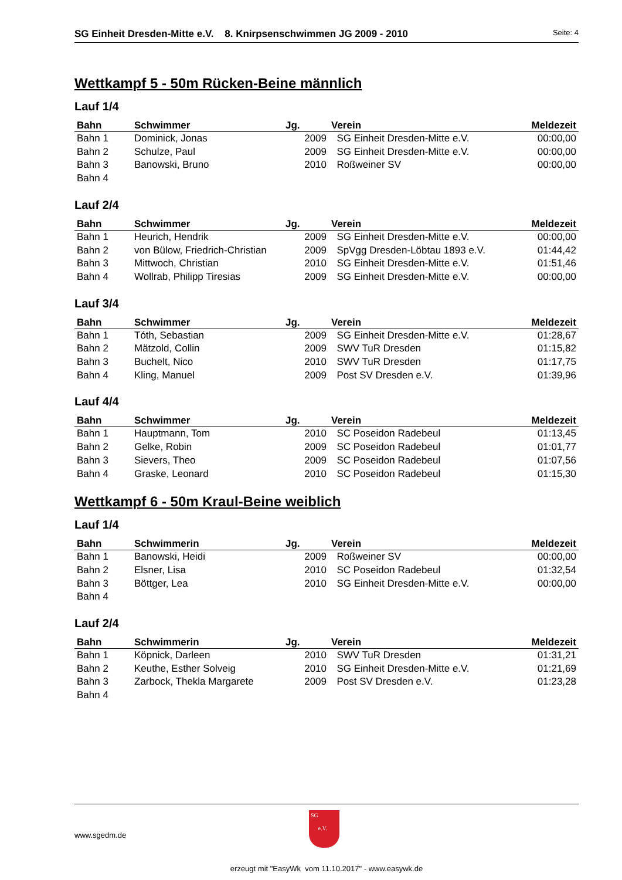SG Einheit Dresden-Mitte e.V. 8. Knirpsenschwimmen JG 2009 - 2010 Seite: 4
Wettkampf 5 - 50m Rücken-Beine männlich
Lauf 1/4
| Bahn | Schwimmer | Jg. | Verein | Meldezeit |
| --- | --- | --- | --- | --- |
| Bahn 1 | Dominick, Jonas | 2009 | SG Einheit Dresden-Mitte e.V. | 00:00,00 |
| Bahn 2 | Schulze, Paul | 2009 | SG Einheit Dresden-Mitte e.V. | 00:00,00 |
| Bahn 3 | Banowski, Bruno | 2010 | Roßweiner SV | 00:00,00 |
| Bahn 4 | | | | |
Lauf 2/4
| Bahn | Schwimmer | Jg. | Verein | Meldezeit |
| --- | --- | --- | --- | --- |
| Bahn 1 | Heurich, Hendrik | 2009 | SG Einheit Dresden-Mitte e.V. | 00:00,00 |
| Bahn 2 | von Bülow, Friedrich-Christian | 2009 | SpVgg Dresden-Löbtau 1893 e.V. | 01:44,42 |
| Bahn 3 | Mittwoch, Christian | 2010 | SG Einheit Dresden-Mitte e.V. | 01:51,46 |
| Bahn 4 | Wollrab, Philipp Tiresias | 2009 | SG Einheit Dresden-Mitte e.V. | 00:00,00 |
Lauf 3/4
| Bahn | Schwimmer | Jg. | Verein | Meldezeit |
| --- | --- | --- | --- | --- |
| Bahn 1 | Tóth, Sebastian | 2009 | SG Einheit Dresden-Mitte e.V. | 01:28,67 |
| Bahn 2 | Mätzold, Collin | 2009 | SWV TuR Dresden | 01:15,82 |
| Bahn 3 | Buchelt, Nico | 2010 | SWV TuR Dresden | 01:17,75 |
| Bahn 4 | Kling, Manuel | 2009 | Post SV Dresden e.V. | 01:39,96 |
Lauf 4/4
| Bahn | Schwimmer | Jg. | Verein | Meldezeit |
| --- | --- | --- | --- | --- |
| Bahn 1 | Hauptmann, Tom | 2010 | SC Poseidon Radebeul | 01:13,45 |
| Bahn 2 | Gelke, Robin | 2009 | SC Poseidon Radebeul | 01:01,77 |
| Bahn 3 | Sievers, Theo | 2009 | SC Poseidon Radebeul | 01:07,56 |
| Bahn 4 | Graske, Leonard | 2010 | SC Poseidon Radebeul | 01:15,30 |
Wettkampf 6 - 50m Kraul-Beine weiblich
Lauf 1/4
| Bahn | Schwimmerin | Jg. | Verein | Meldezeit |
| --- | --- | --- | --- | --- |
| Bahn 1 | Banowski, Heidi | 2009 | Roßweiner SV | 00:00,00 |
| Bahn 2 | Elsner, Lisa | 2010 | SC Poseidon Radebeul | 01:32,54 |
| Bahn 3 | Böttger, Lea | 2010 | SG Einheit Dresden-Mitte e.V. | 00:00,00 |
| Bahn 4 | | | | |
Lauf 2/4
| Bahn | Schwimmerin | Jg. | Verein | Meldezeit |
| --- | --- | --- | --- | --- |
| Bahn 1 | Köpnick, Darleen | 2010 | SWV TuR Dresden | 01:31,21 |
| Bahn 2 | Keuthe, Esther Solveig | 2010 | SG Einheit Dresden-Mitte e.V. | 01:21,69 |
| Bahn 3 | Zarbock, Thekla Margarete | 2009 | Post SV Dresden e.V. | 01:23,28 |
| Bahn 4 | | | | |
www.sgedm.de
SG
e.V.
erzeugt mit "EasyWk vom 11.10.2017" - www.easywk.de